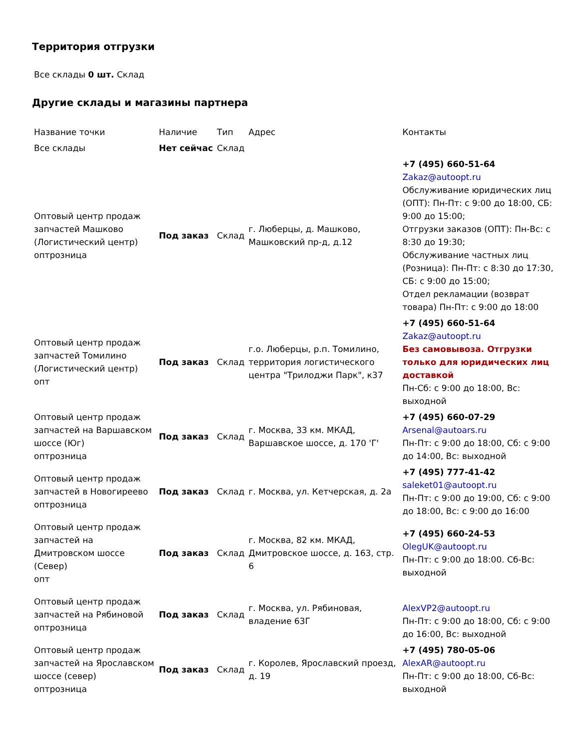Территория отгрузки
Все склады 0 шт. Склад
Другие склады и магазины партнера
| Название точки | Наличие | Тип | Адрес | Контакты |
| --- | --- | --- | --- | --- |
| Все склады | Нет сейчас | Склад | | |
| Оптовый центр продаж запчастей Машково (Логистический центр) опт­розница | Под заказ | Склад | г. Люберцы, д. Машково, Машковский пр-д, д.12 | +7 (495) 660-51-64 Zakaz@autoopt.ru Обслуживание юридических лиц (ОПТ): Пн-Пт: с 9:00 до 18:00, СБ: 9:00 до 15:00; Отгрузки заказов (ОПТ): Пн-Вс: с 8:30 до 19:30; Обслуживание частных лиц (Розница): Пн-Пт: с 8:30 до 17:30, СБ: с 9:00 до 15:00; Отдел рекламации (возврат товара) Пн-Пт: с 9:00 до 18:00 |
| Оптовый центр продаж запчастей Томилино (Логистический центр) опт | Под заказ | Склад | г.о. Люберцы, р.п. Томилино, территория логистического центра "Трилоджи Парк", к37 | +7 (495) 660-51-64 Zakaz@autoopt.ru Без самовывоза. Отгрузки только для юридических лиц доставкой Пн-Сб: с 9:00 до 18:00, Вс: выходной |
| Оптовый центр продаж запчастей на Варшавском шоссе (Юг) оптрозница | Под заказ | Склад | г. Москва, 33 км. МКАД, Варшавское шоссе, д. 170 'Г' | +7 (495) 660-07-29 Arsenal@autoars.ru Пн-Пт: с 9:00 до 18:00, Сб: с 9:00 до 14:00, Вс: выходной |
| Оптовый центр продаж запчастей в Новогиреево оптрозница | Под заказ | Склад | г. Москва, ул. Кетчерская, д. 2а | +7 (495) 777-41-42 saleket01@autoopt.ru Пн-Пт: с 9:00 до 19:00, Сб: с 9:00 до 18:00, Вс: с 9:00 до 16:00 |
| Оптовый центр продаж запчастей на Дмитровском шоссе (Север) опт | Под заказ | Склад | г. Москва, 82 км. МКАД, Дмитровское шоссе, д. 163, стр. 6 | +7 (495) 660-24-53 OlegUK@autoopt.ru Пн-Пт: с 9:00 до 18:00. Сб-Вс: выходной |
| Оптовый центр продаж запчастей на Рябиновой оптрозница | Под заказ | Склад | г. Москва, ул. Рябиновая, владение 63Г | AlexVP2@autoopt.ru Пн-Пт: с 9:00 до 18:00, Сб: с 9:00 до 16:00, Вс: выходной |
| Оптовый центр продаж запчастей на Ярославском шоссе (север) оптрозница | Под заказ | Склад | г. Королев, Ярославский проезд, д. 19 | +7 (495) 780-05-06 AlexAR@autoopt.ru Пн-Пт: с 9:00 до 18:00, Сб-Вс: выходной |